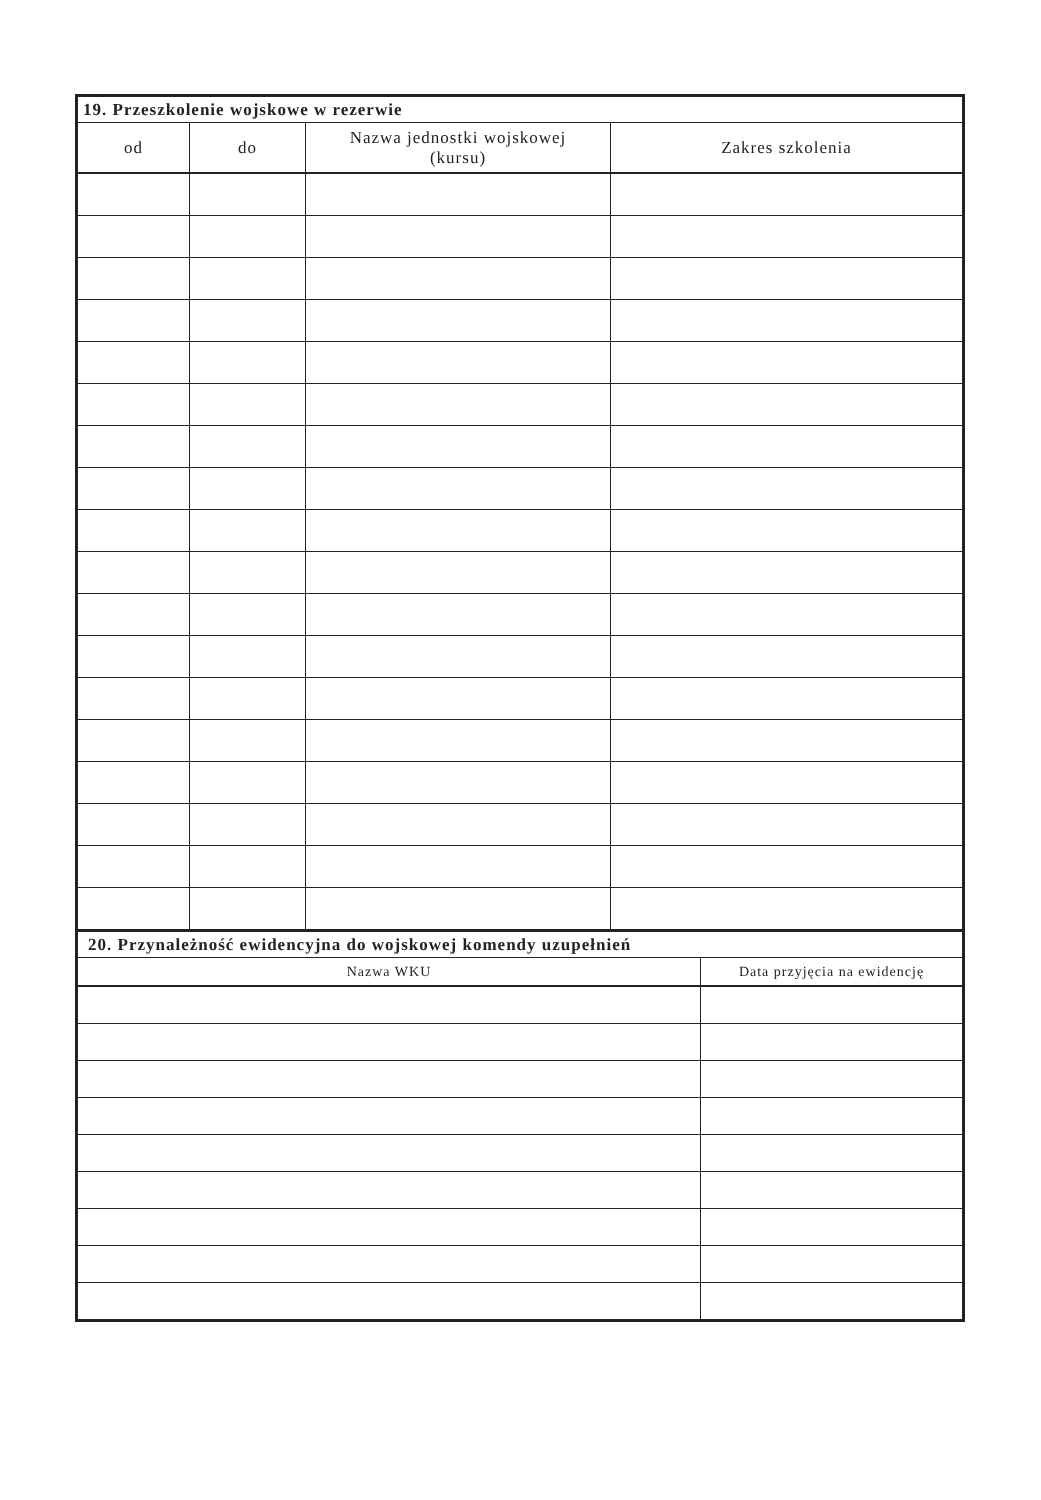| 19. Przeszkolenie wojskowe w rezerwie | | | |
| --- | --- | --- | --- |
| od | do | Nazwa jednostki wojskowej (kursu) | Zakres szkolenia |
| 20. Przynależność ewidencyjna do wojskowej komendy uzupełnień | |
| --- | --- |
| Nazwa WKU | Data przyjęcia na ewidencję |